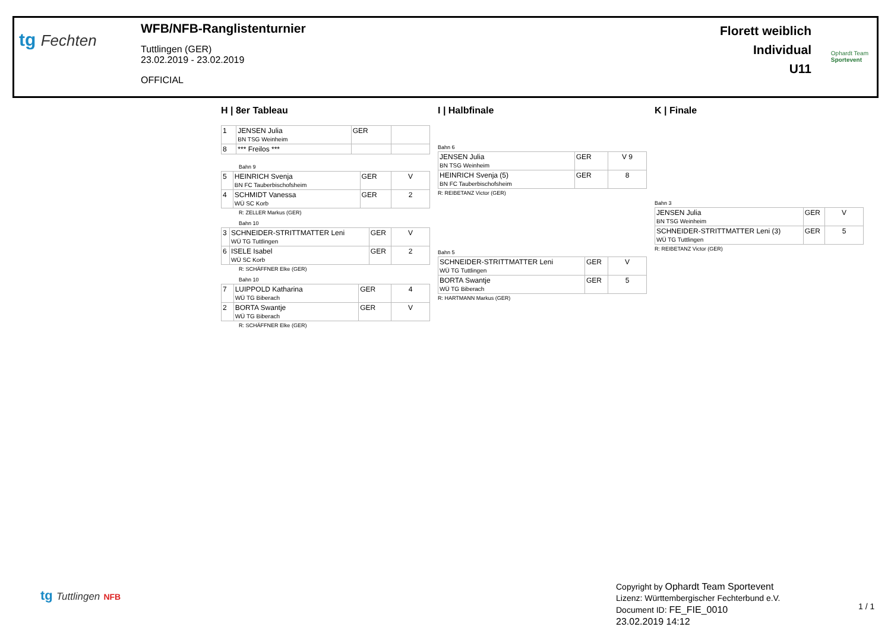tg Fechten
WFB/NFB-Ranglistenturnier
Tuttlingen (GER)
23.02.2019 - 23.02.2019
OFFICIAL
Florett weiblich
Individual
U11
Ophardt Team
Sportevent
H | 8er Tableau
| 1 | JENSEN Julia BN TSG Weinheim | GER | |
| 8 | *** Freilos *** | | |
Bahn 9
| 5 | HEINRICH Svenja BN FC Tauberbischofsheim | GER | V |
| 4 | SCHMIDT Vanessa WÜ SC Korb | GER | 2 |
R: ZELLER Markus (GER)
Bahn 10
| 3 | SCHNEIDER-STRITTMATTER Leni WÜ TG Tuttlingen | GER | V |
| 6 | ISELE Isabel WÜ SC Korb | GER | 2 |
R: SCHÄFFNER Elke (GER)
Bahn 10
| 7 | LUIPPOLD Katharina WÜ TG Biberach | GER | 4 |
| 2 | BORTA Swantje WÜ TG Biberach | GER | V |
R: SCHÄFFNER Elke (GER)
I | Halbfinale
Bahn 6
| JENSEN Julia BN TSG Weinheim | GER | V 9 |
| HEINRICH Svenja (5) BN FC Tauberbischofsheim | GER | 8 |
R: REIBETANZ Victor (GER)
Bahn 5
| SCHNEIDER-STRITTMATTER Leni WÜ TG Tuttlingen | GER | V |
| BORTA Swantje WÜ TG Biberach | GER | 5 |
R: HARTMANN Markus (GER)
K | Finale
Bahn 3
| JENSEN Julia BN TSG Weinheim | GER | V |
| SCHNEIDER-STRITTMATTER Leni (3) WÜ TG Tuttlingen | GER | 5 |
R: REIBETANZ Victor (GER)
tg Tuttlingen NFB
Copyright by Ophardt Team Sportevent
Lizenz: Württembergischer Fechterbund e.V.
Document ID: FE_FIE_0010
23.02.2019 14:12
1 / 1